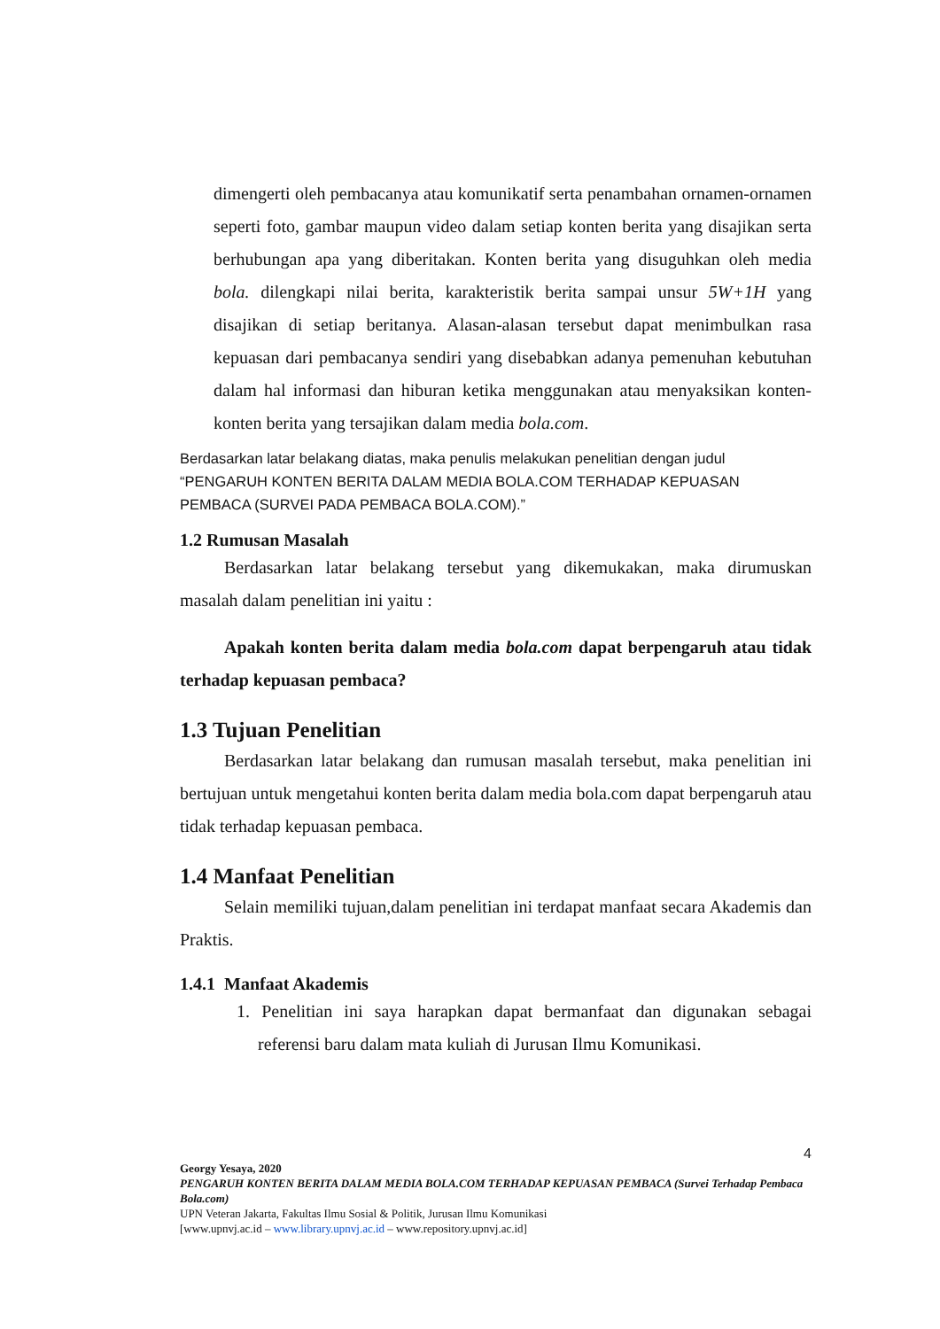dimengerti oleh pembacanya atau komunikatif serta penambahan ornamen-ornamen seperti foto, gambar maupun video dalam setiap konten berita yang disajikan serta berhubungan apa yang diberitakan. Konten berita yang disuguhkan oleh media bola. dilengkapi nilai berita, karakteristik berita sampai unsur 5W+1H yang disajikan di setiap beritanya. Alasan-alasan tersebut dapat menimbulkan rasa kepuasan dari pembacanya sendiri yang disebabkan adanya pemenuhan kebutuhan dalam hal informasi dan hiburan ketika menggunakan atau menyaksikan konten-konten berita yang tersajikan dalam media bola.com.
Berdasarkan latar belakang diatas, maka penulis melakukan penelitian dengan judul “PENGARUH KONTEN BERITA DALAM MEDIA BOLA.COM TERHADAP KEPUASAN PEMBACA (SURVEI PADA PEMBACA BOLA.COM).”
1.2 Rumusan Masalah
Berdasarkan latar belakang tersebut yang dikemukakan, maka dirumuskan masalah dalam penelitian ini yaitu :
Apakah konten berita dalam media bola.com dapat berpengaruh atau tidak terhadap kepuasan pembaca?
1.3 Tujuan Penelitian
Berdasarkan latar belakang dan rumusan masalah tersebut, maka penelitian ini bertujuan untuk mengetahui konten berita dalam media bola.com dapat berpengaruh atau tidak terhadap kepuasan pembaca.
1.4 Manfaat Penelitian
Selain memiliki tujuan,dalam penelitian ini terdapat manfaat secara Akademis dan Praktis.
1.4.1 Manfaat Akademis
1. Penelitian ini saya harapkan dapat bermanfaat dan digunakan sebagai referensi baru dalam mata kuliah di Jurusan Ilmu Komunikasi.
4
Georgy Yesaya, 2020
PENGARUH KONTEN BERITA DALAM MEDIA BOLA.COM TERHADAP KEPUASAN PEMBACA (Survei Terhadap Pembaca Bola.com)
UPN Veteran Jakarta, Fakultas Ilmu Sosial & Politik, Jurusan Ilmu Komunikasi
[www.upnvj.ac.id – www.library.upnvj.ac.id – www.repository.upnvj.ac.id]